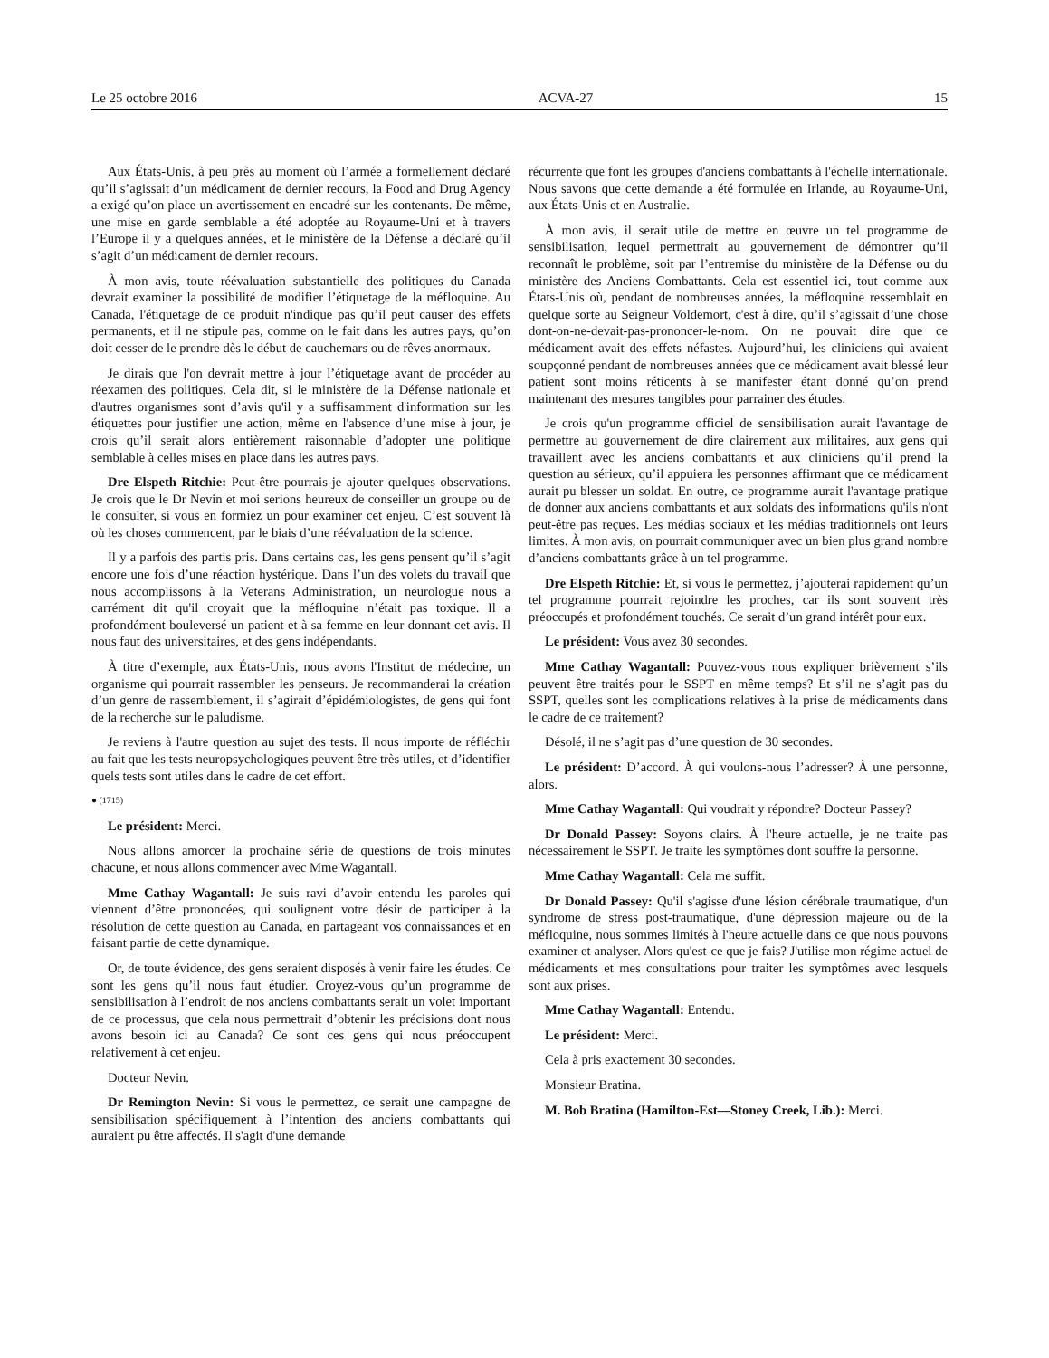Le 25 octobre 2016 ACVA-27 15
Aux États-Unis, à peu près au moment où l’armée a formellement déclaré qu’il s’agissait d’un médicament de dernier recours, la Food and Drug Agency a exigé qu’on place un avertissement en encadré sur les contenants. De même, une mise en garde semblable a été adoptée au Royaume-Uni et à travers l’Europe il y a quelques années, et le ministère de la Défense a déclaré qu’il s’agit d’un médicament de dernier recours.
À mon avis, toute réévaluation substantielle des politiques du Canada devrait examiner la possibilité de modifier l’étiquetage de la méfloquine. Au Canada, l'étiquetage de ce produit n'indique pas qu’il peut causer des effets permanents, et il ne stipule pas, comme on le fait dans les autres pays, qu’on doit cesser de le prendre dès le début de cauchemars ou de rêves anormaux.
Je dirais que l'on devrait mettre à jour l’étiquetage avant de procéder au réexamen des politiques. Cela dit, si le ministère de la Défense nationale et d'autres organismes sont d’avis qu'il y a suffisamment d'information sur les étiquettes pour justifier une action, même en l'absence d’une mise à jour, je crois qu’il serait alors entièrement raisonnable d’adopter une politique semblable à celles mises en place dans les autres pays.
Dre Elspeth Ritchie: Peut-être pourrais-je ajouter quelques observations. Je crois que le Dr Nevin et moi serions heureux de conseiller un groupe ou de le consulter, si vous en formiez un pour examiner cet enjeu. C’est souvent là où les choses commencent, par le biais d’une réévaluation de la science.
Il y a parfois des partis pris. Dans certains cas, les gens pensent qu’il s’agit encore une fois d’une réaction hystérique. Dans l’un des volets du travail que nous accomplissons à la Veterans Administration, un neurologue nous a carrément dit qu'il croyait que la méfloquine n’était pas toxique. Il a profondément bouleversé un patient et à sa femme en leur donnant cet avis. Il nous faut des universitaires, et des gens indépendants.
À titre d’exemple, aux États-Unis, nous avons l'Institut de médecine, un organisme qui pourrait rassembler les penseurs. Je recommanderai la création d’un genre de rassemblement, il s’agirait d’épidémiologistes, de gens qui font de la recherche sur le paludisme.
Je reviens à l'autre question au sujet des tests. Il nous importe de réfléchir au fait que les tests neuropsychologiques peuvent être très utiles, et d’identifier quels tests sont utiles dans le cadre de cet effort.
● (1715)
Le président: Merci.
Nous allons amorcer la prochaine série de questions de trois minutes chacune, et nous allons commencer avec Mme Wagantall.
Mme Cathay Wagantall: Je suis ravi d’avoir entendu les paroles qui viennent d’être prononcées, qui soulignent votre désir de participer à la résolution de cette question au Canada, en partageant vos connaissances et en faisant partie de cette dynamique.
Or, de toute évidence, des gens seraient disposés à venir faire les études. Ce sont les gens qu’il nous faut étudier. Croyez-vous qu’un programme de sensibilisation à l’endroit de nos anciens combattants serait un volet important de ce processus, que cela nous permettrait d’obtenir les précisions dont nous avons besoin ici au Canada? Ce sont ces gens qui nous préoccupent relativement à cet enjeu.
Docteur Nevin.
Dr Remington Nevin: Si vous le permettez, ce serait une campagne de sensibilisation spécifiquement à l’intention des anciens combattants qui auraient pu être affectés. Il s'agit d'une demande
récurrente que font les groupes d'anciens combattants à l'échelle internationale. Nous savons que cette demande a été formulée en Irlande, au Royaume-Uni, aux États-Unis et en Australie.
À mon avis, il serait utile de mettre en œuvre un tel programme de sensibilisation, lequel permettrait au gouvernement de démontrer qu’il reconnaît le problème, soit par l’entremise du ministère de la Défense ou du ministère des Anciens Combattants. Cela est essentiel ici, tout comme aux États-Unis où, pendant de nombreuses années, la méfloquine ressemblait en quelque sorte au Seigneur Voldemort, c'est à dire, qu’il s’agissait d’une chose dont-on-ne-devait-pas-prononcer-le-nom. On ne pouvait dire que ce médicament avait des effets néfastes. Aujourd’hui, les cliniciens qui avaient soupçonné pendant de nombreuses années que ce médicament avait blessé leur patient sont moins réticents à se manifester étant donné qu’on prend maintenant des mesures tangibles pour parrainer des études.
Je crois qu'un programme officiel de sensibilisation aurait l'avantage de permettre au gouvernement de dire clairement aux militaires, aux gens qui travaillent avec les anciens combattants et aux cliniciens qu’il prend la question au sérieux, qu’il appuiera les personnes affirmant que ce médicament aurait pu blesser un soldat. En outre, ce programme aurait l'avantage pratique de donner aux anciens combattants et aux soldats des informations qu'ils n'ont peut-être pas reçues. Les médias sociaux et les médias traditionnels ont leurs limites. À mon avis, on pourrait communiquer avec un bien plus grand nombre d’anciens combattants grâce à un tel programme.
Dre Elspeth Ritchie: Et, si vous le permettez, j’ajouterai rapidement qu’un tel programme pourrait rejoindre les proches, car ils sont souvent très préoccupés et profondément touchés. Ce serait d’un grand intérêt pour eux.
Le président: Vous avez 30 secondes.
Mme Cathay Wagantall: Pouvez-vous nous expliquer brièvement s’ils peuvent être traités pour le SSPT en même temps? Et s’il ne s’agit pas du SSPT, quelles sont les complications relatives à la prise de médicaments dans le cadre de ce traitement?
Désolé, il ne s’agit pas d’une question de 30 secondes.
Le président: D’accord. À qui voulons-nous l’adresser? À une personne, alors.
Mme Cathay Wagantall: Qui voudrait y répondre? Docteur Passey?
Dr Donald Passey: Soyons clairs. À l'heure actuelle, je ne traite pas nécessairement le SSPT. Je traite les symptômes dont souffre la personne.
Mme Cathay Wagantall: Cela me suffit.
Dr Donald Passey: Qu'il s'agisse d'une lésion cérébrale traumatique, d'un syndrome de stress post-traumatique, d'une dépression majeure ou de la méfloquine, nous sommes limités à l'heure actuelle dans ce que nous pouvons examiner et analyser. Alors qu'est-ce que je fais? J'utilise mon régime actuel de médicaments et mes consultations pour traiter les symptômes avec lesquels sont aux prises.
Mme Cathay Wagantall: Entendu.
Le président: Merci.
Cela à pris exactement 30 secondes.
Monsieur Bratina.
M. Bob Bratina (Hamilton-Est—Stoney Creek, Lib.): Merci.